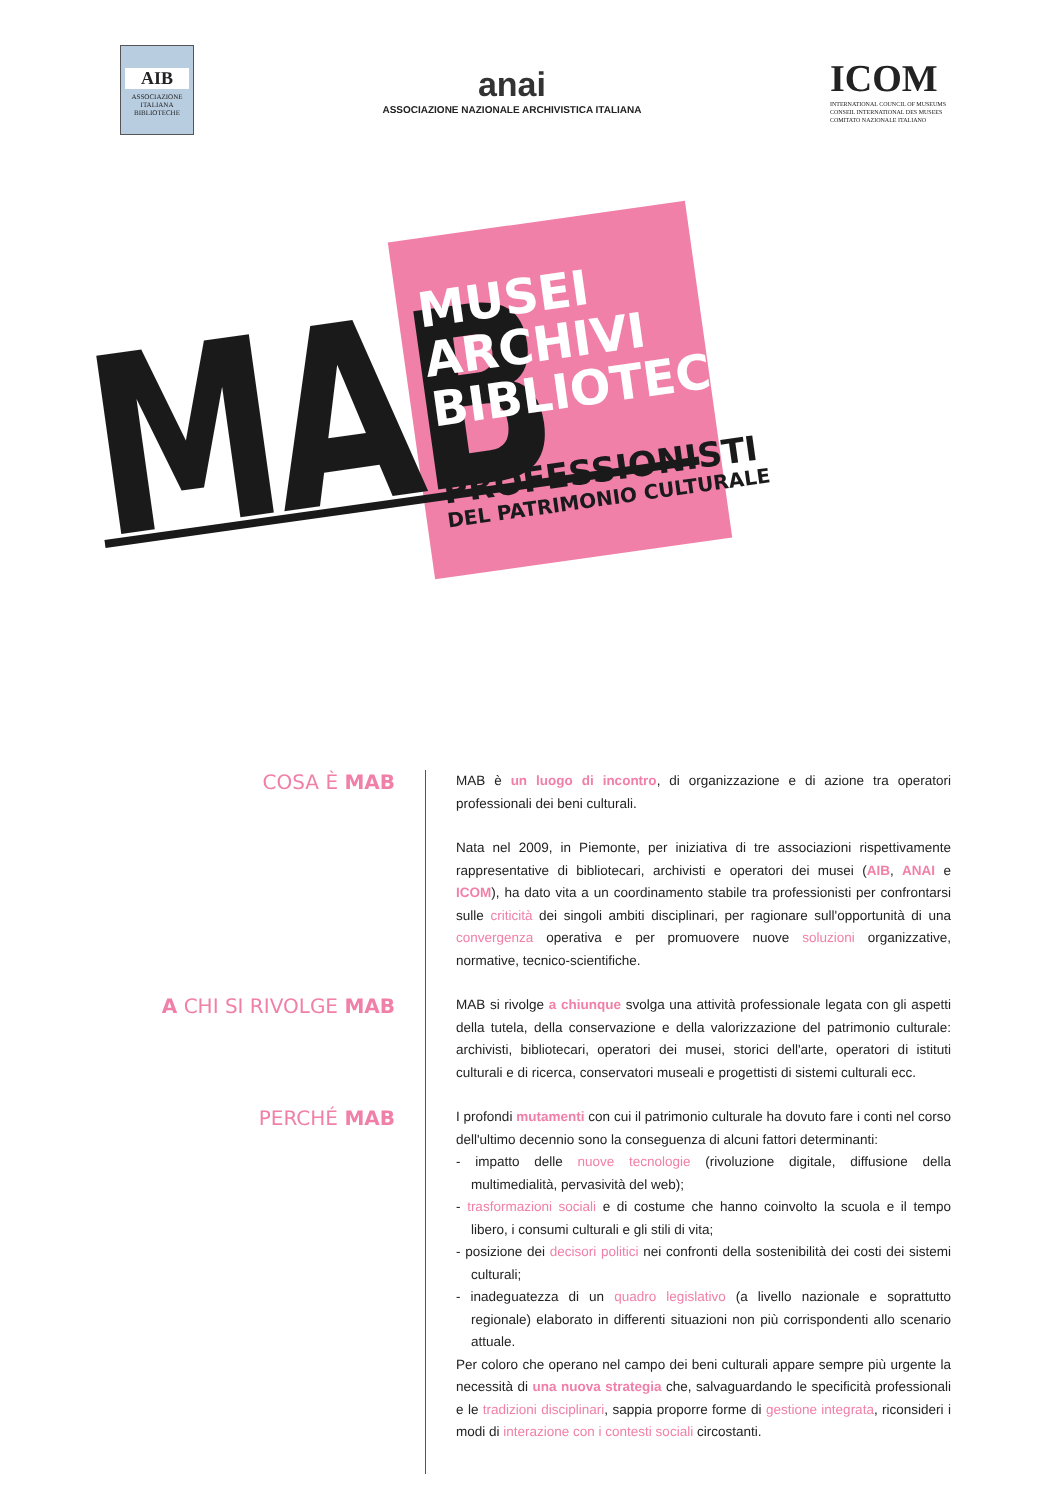AIB
ASSOCIAZIONE ITALIANA BIBLIOTECHE
anai
ASSOCIAZIONE NAZIONALE ARCHIVISTICA ITALIANA
ICOM
INTERNATIONAL COUNCIL OF MUSEUMS
CONSEIL INTERNATIONAL DES MUSEES
COMITATO NAZIONALE ITALIANO
MAB
MUSEI
ARCHIVI
BIBLIOTECHE
PROFESSIONISTI
DEL PATRIMONIO CULTURALE
COSA È MAB
MAB è un luogo di incontro, di organizzazione e di azione tra operatori professionali dei beni culturali.
Nata nel 2009, in Piemonte, per iniziativa di tre associazioni rispettivamente rappresentative di bibliotecari, archivisti e operatori dei musei (AIB, ANAI e ICOM), ha dato vita a un coordinamento stabile tra professionisti per confrontarsi sulle criticità dei singoli ambiti disciplinari, per ragionare sull'opportunità di una convergenza operativa e per promuovere nuove soluzioni organizzative, normative, tecnico-scientifiche.
A CHI SI RIVOLGE MAB
MAB si rivolge a chiunque svolga una attività professionale legata con gli aspetti della tutela, della conservazione e della valorizzazione del patrimonio culturale: archivisti, bibliotecari, operatori dei musei, storici dell'arte, operatori di istituti culturali e di ricerca, conservatori museali e progettisti di sistemi culturali ecc.
PERCHÉ MAB
I profondi mutamenti con cui il patrimonio culturale ha dovuto fare i conti nel corso dell'ultimo decennio sono la conseguenza di alcuni fattori determinanti:
- impatto delle nuove tecnologie (rivoluzione digitale, diffusione della multimedialità, pervasività del web);
- trasformazioni sociali e di costume che hanno coinvolto la scuola e il tempo libero, i consumi culturali e gli stili di vita;
- posizione dei decisori politici nei confronti della sostenibilità dei costi dei sistemi culturali;
- inadeguatezza di un quadro legislativo (a livello nazionale e soprattutto regionale) elaborato in differenti situazioni non più corrispondenti allo scenario attuale.
Per coloro che operano nel campo dei beni culturali appare sempre più urgente la necessità di una nuova strategia che, salvaguardando le specificità professionali e le tradizioni disciplinari, sappia proporre forme di gestione integrata, riconsideri i modi di interazione con i contesti sociali circostanti.